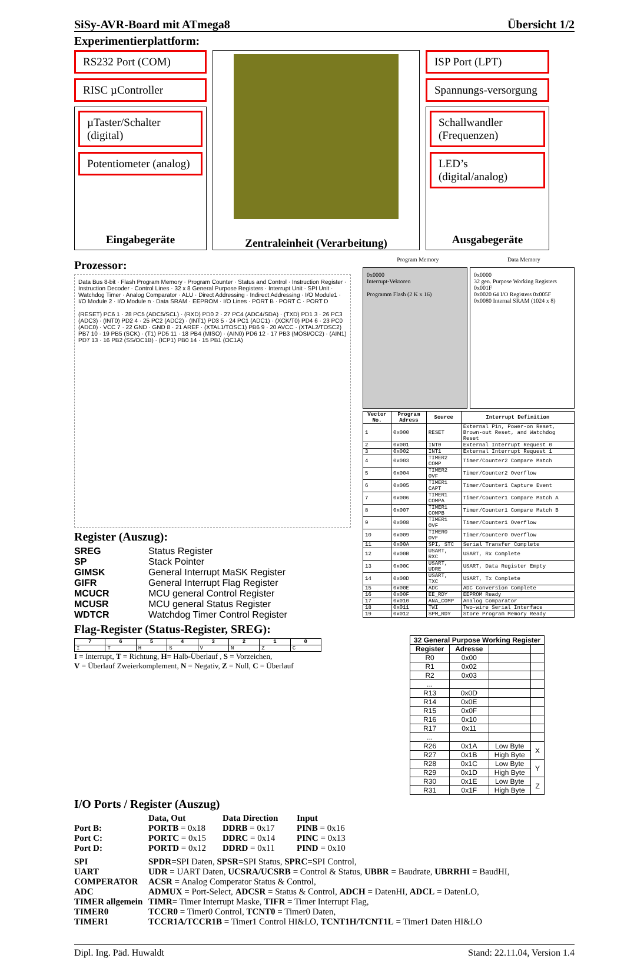SiSy-AVR-Board mit ATmega8 Übersicht 1/2
Experimentierplattform:
RS232 Port (COM)
RISC µController
µTaster/Schalter (digital)
Potentiometer (analog)
Eingabegeräte
Zentraleinheit (Verarbeitung)
ISP Port (LPT)
Spannungs-versorgung
Schallwandler (Frequenzen)
LED’s (digital/analog)
Ausgabegeräte
Prozessor:
Data Bus 8-bit · Flash Program Memory · Program Counter · Status and Control · Instruction Register · Instruction Decoder · Control Lines · 32 x 8 General Purpose Registers · Interrupt Unit · SPI Unit · Watchdog Timer · Analog Comparator · ALU · Direct Addressing · Indirect Addressing · I/O Module1 · I/O Module 2 · I/O Module n · Data SRAM · EEPROM · I/O Lines · PORT B · PORT C · PORT D
(RESET) PC6 1 · 28 PC5 (ADC5/SCL) · (RXD) PD0 2 · 27 PC4 (ADC4/SDA) · (TXD) PD1 3 · 26 PC3 (ADC3) · (INT0) PD2 4 · 25 PC2 (ADC2) · (INT1) PD3 5 · 24 PC1 (ADC1) · (XCK/T0) PD4 6 · 23 PC0 (ADC0) · VCC 7 · 22 GND · GND 8 · 21 AREF · (XTAL1/TOSC1) PB6 9 · 20 AVCC · (XTAL2/TOSC2) PB7 10 · 19 PB5 (SCK) · (T1) PD5 11 · 18 PB4 (MISO) · (AIN0) PD6 12 · 17 PB3 (MOSI/OC2) · (AIN1) PD7 13 · 16 PB2 (SS/OC1B) · (ICP1) PB0 14 · 15 PB1 (OC1A)
Register (Auszug):
SREG Status Register SP Stack Pointer GIMSK General Interrupt MaSK Register GIFR General Interrupt Flag Register MCUCR MCU general Control Register MCUSR MCU general Status Register WDTCR Watchdog Timer Control Register
Flag-Register (Status-Register, SREG):
| 7 | 6 | 5 | 4 | 3 | 2 | 1 | 0 |
| --- | --- | --- | --- | --- | --- | --- | --- |
| I | T | H | S | V | N | Z | C |
I = Interrupt, T = Richtung, H= Halb-Überlauf , S = Vorzeichen,
V = Überlauf Zweierkomplement, N = Negativ, Z = Null, C = Überlauf
Program Memory Data Memory
0x0000
Interrupt-Vektoren
Programm Flash (2 K x 16)
0x0000
32 gen. Purpose Working Registers 0x001F
0x0020 64 I/O Registers 0x005F
0x0080 Internal SRAM (1024 x 8)
| Vector No. | Program Adress | Source | Interrupt Definition |
| --- | --- | --- | --- |
| 1 | 0x000 | RESET | External Pin, Power-on Reset, Brown-out Reset, and Watchdog Reset |
| 2 | 0x001 | INT0 | External Interrupt Request 0 |
| 3 | 0x002 | INT1 | External Interrupt Request 1 |
| 4 | 0x003 | TIMER2 COMP | Timer/Counter2 Compare Match |
| 5 | 0x004 | TIMER2 OVF | Timer/Counter2 Overflow |
| 6 | 0x005 | TIMER1 CAPT | Timer/Counter1 Capture Event |
| 7 | 0x006 | TIMER1 COMPA | Timer/Counter1 Compare Match A |
| 8 | 0x007 | TIMER1 COMPB | Timer/Counter1 Compare Match B |
| 9 | 0x008 | TIMER1 OVF | Timer/Counter1 Overflow |
| 10 | 0x009 | TIMER0 OVF | Timer/Counter0 Overflow |
| 11 | 0x00A | SPI, STC | Serial Transfer Complete |
| 12 | 0x00B | USART, RXC | USART, Rx Complete |
| 13 | 0x00C | USART, UDRE | USART, Data Register Empty |
| 14 | 0x00D | USART, TXC | USART, Tx Complete |
| 15 | 0x00E | ADC | ADC Conversion Complete |
| 16 | 0x00F | EE_RDY | EEPROM Ready |
| 17 | 0x010 | ANA_COMP | Analog Comparator |
| 18 | 0x011 | TWI | Two-wire Serial Interface |
| 19 | 0x012 | SPM_RDY | Store Program Memory Ready |
| 32 General Purpose Working Register | | | |
| --- | --- | --- | --- |
| Register | Adresse | | |
| R0 | 0x00 | | |
| R1 | 0x02 | | |
| R2 | 0x03 | | |
| ... | | | |
| R13 | 0x0D | | |
| R14 | 0x0E | | |
| R15 | 0x0F | | |
| R16 | 0x10 | | |
| R17 | 0x11 | | |
| ... | | | |
| R26 | 0x1A | Low Byte | X |
| R27 | 0x1B | High Byte | |
| R28 | 0x1C | Low Byte | Y |
| R29 | 0x1D | High Byte | |
| R30 | 0x1E | Low Byte | Z |
| R31 | 0x1F | High Byte | |
I/O Ports / Register (Auszug)
Data, Out Data Direction Input Port B: PORTB = 0x18 DDRB = 0x17 PINB = 0x16 Port C: PORTC = 0x15 DDRC = 0x14 PINC = 0x13 Port D: PORTD = 0x12 DDRD = 0x11 PIND = 0x10
SPI SPDR=SPI Daten, SPSR=SPI Status, SPRC=SPI Control, UART UDR = UART Daten, UCSRA/UCSRB = Control & Status, UBBR = Baudrate, UBRRHI = BaudHI, COMPERATOR ACSR = Analog Comperator Status & Control, ADC ADMUX = Port-Select, ADCSR = Status & Control, ADCH = DatenHI, ADCL = DatenLO, TIMER allgemein TIMR= Timer Interrupt Maske, TIFR = Timer Interrupt Flag, TIMER0 TCCR0 = Timer0 Control, TCNT0 = Timer0 Daten, TIMER1 TCCR1A/TCCR1B = Timer1 Control HI&LO, TCNT1H/TCNT1L = Timer1 Daten HI&LO
Dipl. Ing. Päd. Huwaldt Stand: 22.11.04, Version 1.4